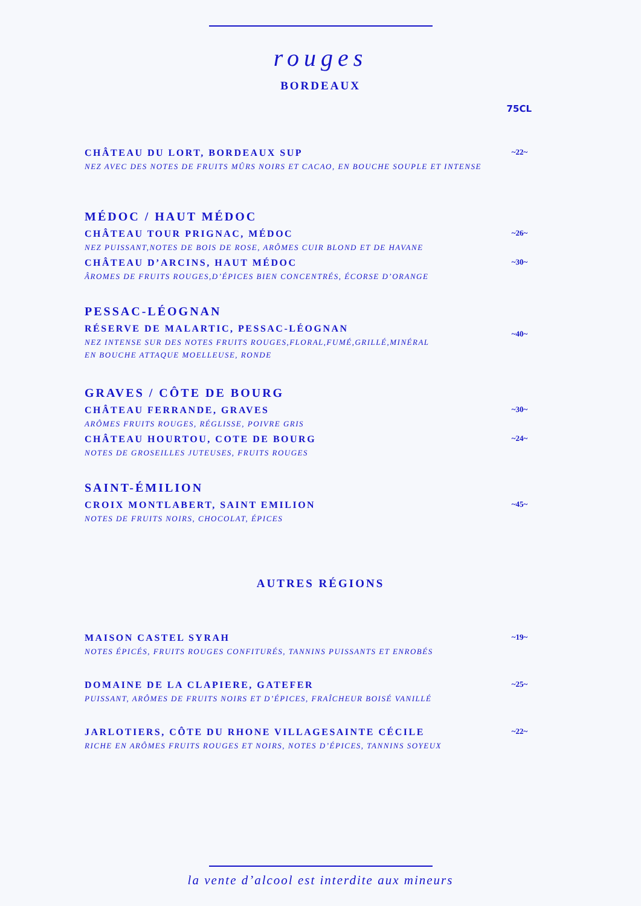rouges
BORDEAUX
75CL
CHÂTEAU DU LORT, BORDEAUX SUP
NEZ AVEC DES NOTES DE FRUITS MÛRS NOIRS ET CACAO, EN BOUCHE SOUPLE ET INTENSE
~22~
MÉDOC / HAUT MÉDOC
CHÂTEAU TOUR PRIGNAC, MÉDOC
NEZ PUISSANT,NOTES DE BOIS DE ROSE, ARÔMES CUIR BLOND ET DE HAVANE
~26~
CHÂTEAU D’ARCINS, HAUT MÉDOC
ÂROMES DE FRUITS ROUGES,D’ÉPICES BIEN CONCENTRÉS, ÉCORSE D’ORANGE
~30~
PESSAC-LÉOGNAN
RÉSERVE DE MALARTIC, PESSAC-LÉOGNAN
NEZ INTENSE SUR DES NOTES FRUITS ROUGES,FLORAL,FUMÉ,GRILLÉ,MINÉRAL
EN BOUCHE ATTAQUE MOELLEUSE, RONDE
~40~
GRAVES / CÔTE DE BOURG
CHÂTEAU FERRANDE, GRAVES
ARÔMES FRUITS ROUGES, RÉGLISSE, POIVRE GRIS
~30~
CHÂTEAU HOURTOU, COTE DE BOURG
NOTES DE GROSEILLES JUTEUSES, FRUITS ROUGES
~24~
SAINT-ÉMILION
CROIX MONTLABERT, SAINT EMILION
NOTES DE FRUITS NOIRS, CHOCOLAT, ÉPICES
~45~
AUTRES RÉGIONS
MAISON CASTEL SYRAH
NOTES ÉPICÉS, FRUITS ROUGES CONFITURÉS, TANNINS PUISSANTS ET ENROBÉS
~19~
DOMAINE DE LA CLAPIERE, GATEFER
PUISSANT, ARÔMES DE FRUITS NOIRS ET D’ÉPICES, FRAÎCHEUR BOISÉ VANILLÉ
~25~
JARLOTIERS, CÔTE DU RHONE VILLAGESAINTE CÉCILE
RICHE EN ARÔMES FRUITS ROUGES ET NOIRS, NOTES D’ÉPICES, TANNINS SOYEUX
~22~
la vente d’alcool est interdite aux mineurs